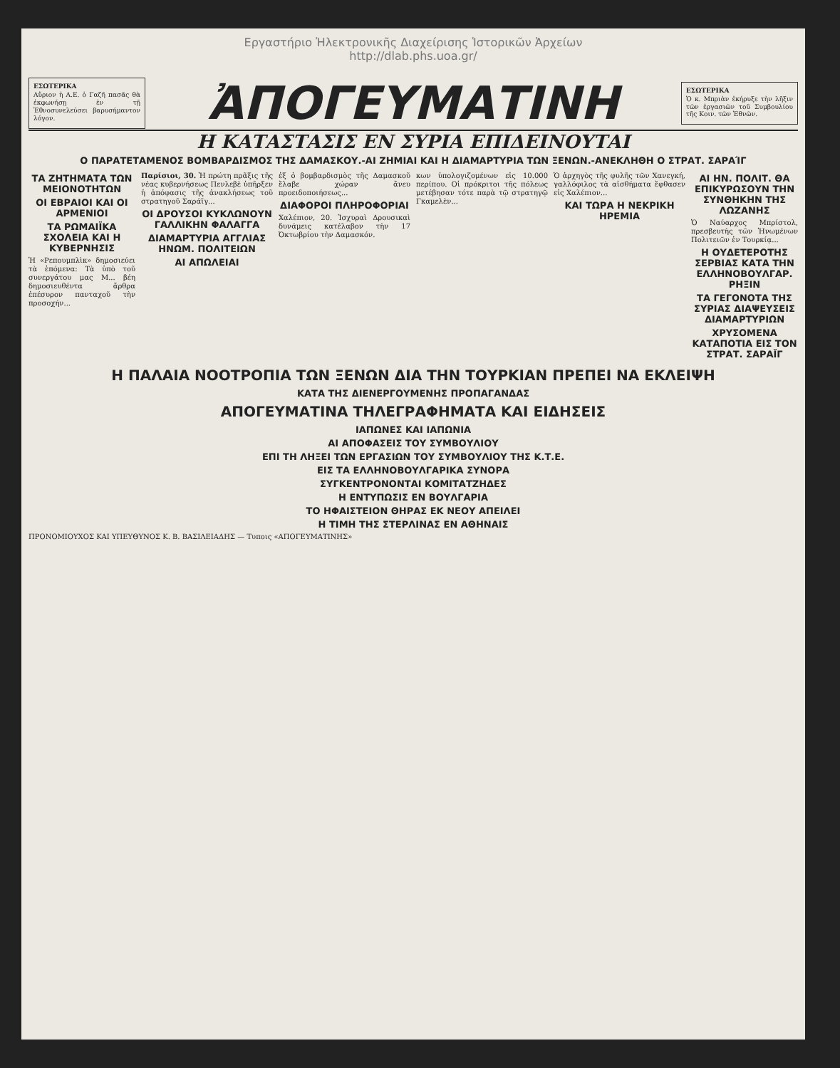Εργαστήριο Ἠλεκτρονικῆς Διαχείρισης Ἱστορικῶν Ἀρχείων
http://dlab.phs.uoa.gr/
ΕΣΩΤΕΡΙΚΑ
Αὔριον ἡ Α.Ε. ὁ Γαζῆ πασᾶς θὰ ἐκφωνήσῃ ἐν τῇ Ἐθνοσυνελεύσει βαρυσήμαντον λόγον.
ἈΠΟΓΕΥΜΑΤΙΝΗ
ΕΣΩΤΕΡΙΚΑ
Ὁ κ. Μπριὰν ἐκήρυξε τὴν λῆξιν τῶν ἐργασιῶν τοῦ Συμβουλίου τῆς Κοιν. τῶν Ἐθνῶν.
Η ΚΑΤΑΣΤΑΣΙΣ ΕΝ ΣΥΡΙΑ ΕΠΙΔΕΙΝΟΥΤΑΙ
Ο ΠΑΡΑΤΕΤΑΜΕΝΟΣ ΒΟΜΒΑΡΔΙΣΜΟΣ ΤΗΣ ΔΑΜΑΣΚΟΥ.-ΑΙ ΖΗΜΙΑΙ ΚΑΙ Η ΔΙΑΜΑΡΤΥΡΙΑ ΤΩΝ ΞΕΝΩΝ.-ΑΝΕΚΛΗΘΗ Ο ΣΤΡΑΤ. ΣΑΡΑΊΓ
ΤΑ ΖΗΤΗΜΑΤΑ ΤΩΝ ΜΕΙΟΝΟΤΗΤΩΝ
ΟΙ ΕΒΡΑΙΟΙ ΚΑΙ ΟΙ ΑΡΜΕΝΙΟΙ
ΤΑ ΡΩΜΑΙΪΚΑ ΣΧΟΛΕΙΑ ΚΑΙ Η ΚΥΒΕΡΝΗΣΙΣ
Ἡ «Ρεπουμπλὶκ» δημοσιεύει τὰ ἑπόμενα: Τὰ ὑπὸ τοῦ συνεργάτου μας Μ... βέη δημοσιευθέντα ἄρθρα ἐπέσυρον πανταχοῦ τὴν προσοχήν...
Παρίσιοι, 30. Ἡ πρώτη πρᾶξις τῆς νέας κυβερνήσεως Πενλεβὲ ὑπῆρξεν ἡ ἀπόφασις τῆς ἀνακλήσεως τοῦ στρατηγοῦ Σαράϊγ...
ΟΙ ΔΡΟΥΣΟΙ ΚΥΚΛΩΝΟΥΝ ΓΑΛΛΙΚΗΝ ΦΑΛΑΓΓΑ
ΔΙΑΜΑΡΤΥΡΙΑ ΑΓΓΛΙΑΣ ΗΝΩΜ. ΠΟΛΙΤΕΙΩΝ
ΑΙ ΑΠΩΛΕΙΑΙ
ἐξ ὁ βομβαρδισμὸς τῆς Δαμασκοῦ ἔλαβε χώραν ἄνευ προειδοποιήσεως...
ΔΙΑΦΟΡΟΙ ΠΛΗΡΟΦΟΡΙΑΙ
Χαλέπιον, 20. Ἰσχυραὶ Δρουσικαὶ δυνάμεις κατέλαβον τὴν 17 Ὀκτωβρίου τὴν Δαμασκόν.
κων ὑπολογιζομένων εἰς 10.000 περίπου. Οἱ πρόκριτοι τῆς πόλεως μετέβησαν τότε παρὰ τῷ στρατηγῷ Γκαμελὲν...
Ὁ ἀρχηγὸς τῆς φυλῆς τῶν Χανεγκή, γαλλόφιλος τὰ αἰσθήματα ἔφθασεν εἰς Χαλέπιον...
ΚΑΙ ΤΩΡΑ Η ΝΕΚΡΙΚΗ ΗΡΕΜΙΑ
ΑΙ ΗΝ. ΠΟΛΙΤ. ΘΑ ΕΠΙΚΥΡΩΣΟΥΝ ΤΗΝ ΣΥΝΘΗΚΗΝ ΤΗΣ ΛΩΖΑΝΗΣ
Ὁ Ναύαρχος Μπρίστολ, πρεσβευτὴς τῶν Ἡνωμένων Πολιτειῶν ἐν Τουρκίᾳ...
Η ΟΥΔΕΤΕΡΟΤΗΣ ΣΕΡΒΙΑΣ ΚΑΤΑ ΤΗΝ ΕΛΛΗΝΟΒΟΥΛΓΑΡ. ΡΗΞΙΝ
ΤΑ ΓΕΓΟΝΟΤΑ ΤΗΣ ΣΥΡΙΑΣ ΔΙΑΨΕΥΣΕΙΣ ΔΙΑΜΑΡΤΥΡΙΩΝ
ΧΡΥΣΟΜΕΝΑ ΚΑΤΑΠΟΤΙΑ ΕΙΣ ΤΟΝ ΣΤΡΑΤ. ΣΑΡΑΪΓ
Η ΠΑΛΑΙΑ ΝΟΟΤΡΟΠΙΑ ΤΩΝ ΞΕΝΩΝ ΔΙΑ ΤΗΝ ΤΟΥΡΚΙΑΝ ΠΡΕΠΕΙ ΝΑ ΕΚΛΕΙΨΗ
ΚΑΤΑ ΤΗΣ ΔΙΕΝΕΡΓΟΥΜΕΝΗΣ ΠΡΟΠΑΓΑΝΔΑΣ
ΑΠΟΓΕΥΜΑΤΙΝΑ ΤΗΛΕΓΡΑΦΗΜΑΤΑ ΚΑΙ ΕΙΔΗΣΕΙΣ
ΙΑΠΩΝΕΣ ΚΑΙ ΙΑΠΩΝΙΑ
ΑΙ ΑΠΟΦΑΣΕΙΣ ΤΟΥ ΣΥΜΒΟΥΛΙΟΥ
ΕΠΙ ΤΗ ΛΗΞΕΙ ΤΩΝ ΕΡΓΑΣΙΩΝ ΤΟΥ ΣΥΜΒΟΥΛΙΟΥ ΤΗΣ Κ.Τ.Ε.
ΕΙΣ ΤΑ ΕΛΛΗΝΟΒΟΥΛΓΑΡΙΚΑ ΣΥΝΟΡΑ
ΣΥΓΚΕΝΤΡΟΝΟΝΤΑΙ ΚΟΜΙΤΑΤΖΗΔΕΣ
Η ΕΝΤΥΠΩΣΙΣ ΕΝ ΒΟΥΛΓΑΡΙΑ
ΤΟ ΗΦΑΙΣΤΕΙΟΝ ΘΗΡΑΣ ΕΚ ΝΕΟΥ ΑΠΕΙΛΕΙ
Η ΤΙΜΗ ΤΗΣ ΣΤΕΡΛΙΝΑΣ ΕΝ ΑΘΗΝΑΙΣ
ΠΡΟΝΟΜΙΟΥΧΟΣ ΚΑΙ ΥΠΕΥΘΥΝΟΣ Κ. Β. ΒΑΣΙΛΕΙΑΔΗΣ — Τυποις «ΑΠΟΓΕΥΜΑΤΙΝΗΣ»